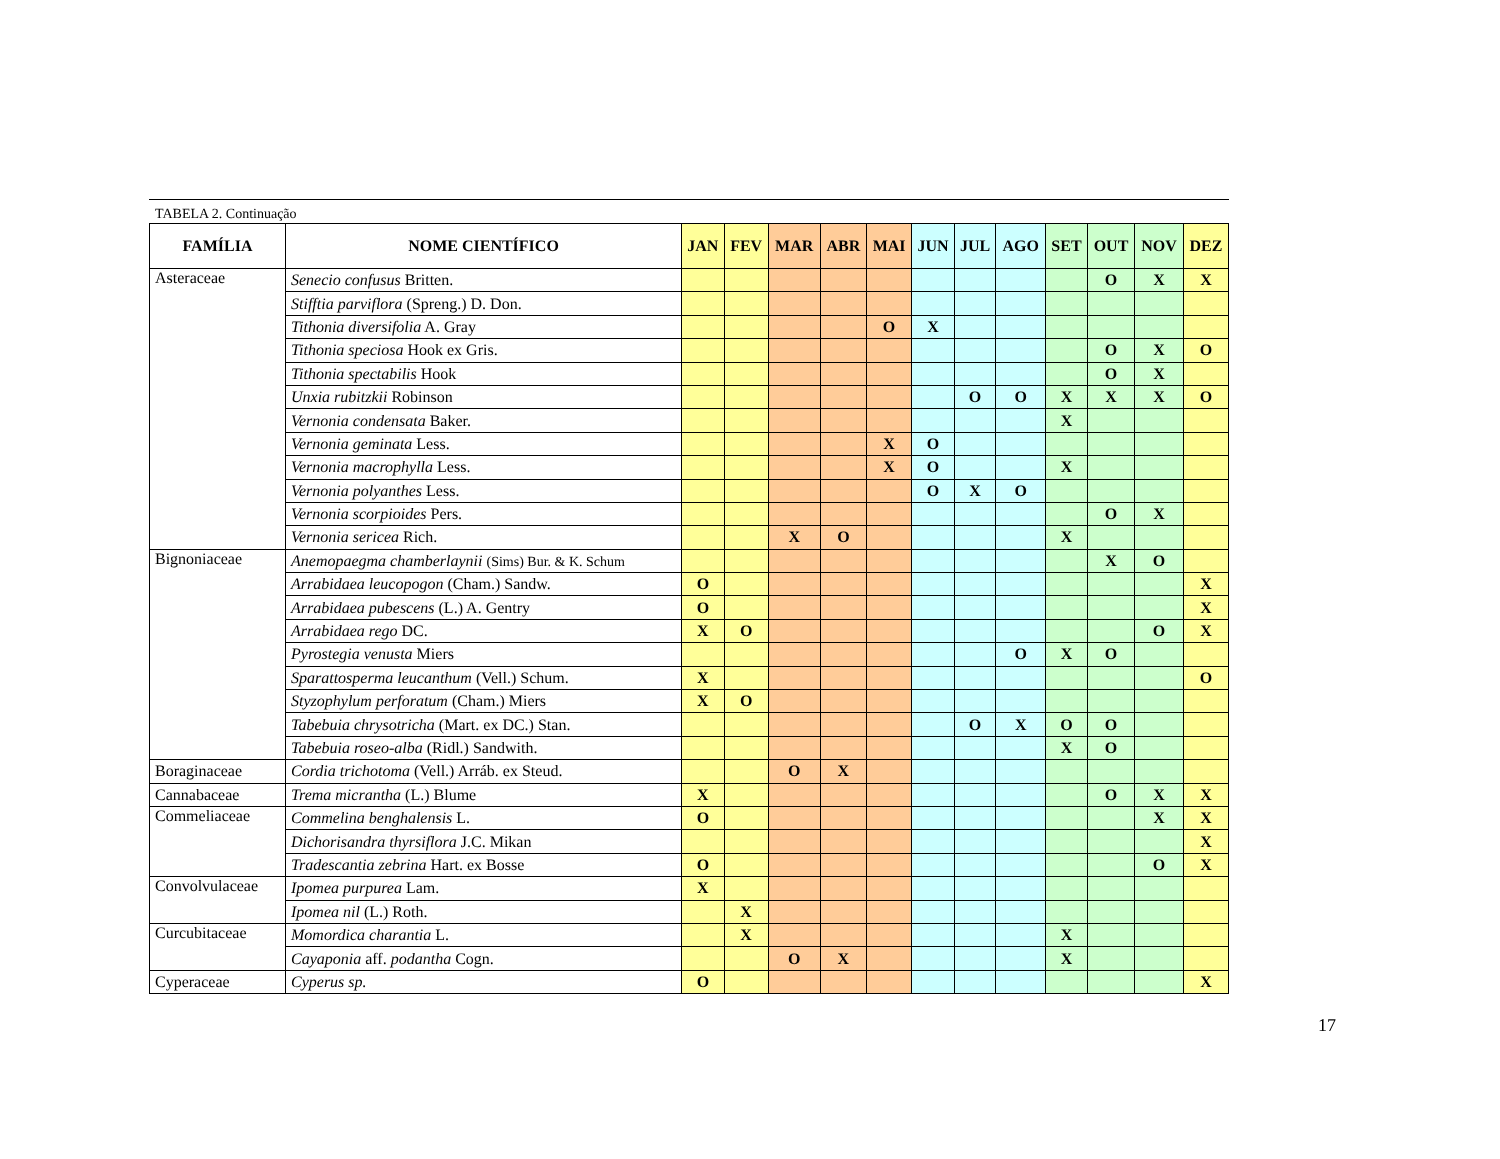TABELA 2. Continuação
| FAMÍLIA | NOME CIENTÍFICO | JAN | FEV | MAR | ABR | MAI | JUN | JUL | AGO | SET | OUT | NOV | DEZ |
| --- | --- | --- | --- | --- | --- | --- | --- | --- | --- | --- | --- | --- | --- |
| Asteraceae | Senecio confusus Britten. | | | | | | | | | | O | X | X |
| | Stifftia parviflora (Spreng.) D. Don. | | | | | | | | | | | | |
| | Tithonia diversifolia A. Gray | | | | | O | X | | | | | | |
| | Tithonia speciosa Hook ex Gris. | | | | | | | | | | O | X | O |
| | Tithonia spectabilis Hook | | | | | | | | | | O | X | |
| | Unxia rubitzkii Robinson | | | | | | | O | O | X | X | X | O |
| | Vernonia condensata Baker. | | | | | | | | | X | | | |
| | Vernonia geminata Less. | | | | | X | O | | | | | | |
| | Vernonia macrophylla Less. | | | | | X | O | | | X | | | |
| | Vernonia polyanthes Less. | | | | | | O | X | O | | | | |
| | Vernonia scorpioides Pers. | | | | | | | | | | O | X | |
| | Vernonia sericea Rich. | | | X | O | | | | | X | | | |
| Bignoniaceae | Anemopaegma chamberlaynii (Sims) Bur. & K. Schum | | | | | | | | | | X | O | |
| | Arrabidaea leucopogon (Cham.) Sandw. | O | | | | | | | | | | | X |
| | Arrabidaea pubescens (L.) A. Gentry | O | | | | | | | | | | | X |
| | Arrabidaea rego DC. | X | O | | | | | | | | | O | X |
| | Pyrostegia venusta Miers | | | | | | | | O | X | O | | |
| | Sparattosperma leucanthum (Vell.) Schum. | X | | | | | | | | | | | O |
| | Styzophylum perforatum (Cham.) Miers | X | O | | | | | | | | | | |
| | Tabebuia chrysotricha (Mart. ex DC.) Stan. | | | | | | | O | X | O | O | | |
| | Tabebuia roseo-alba (Ridl.) Sandwith. | | | | | | | | | X | O | | |
| Boraginaceae | Cordia trichotoma (Vell.) Arráb. ex Steud. | | | O | X | | | | | | | | |
| Cannabaceae | Trema micrantha (L.) Blume | X | | | | | | | | | O | X | X |
| Commeliaceae | Commelina benghalensis L. | O | | | | | | | | | | X | X |
| | Dichorisandra thyrsiflora J.C. Mikan | | | | | | | | | | | | X |
| | Tradescantia zebrina Hart. ex Bosse | O | | | | | | | | | | O | X |
| Convolvulaceae | Ipomea purpurea Lam. | X | | | | | | | | | | | |
| | Ipomea nil (L.) Roth. | | X | | | | | | | | | | |
| Curcubitaceae | Momordica charantia L. | | X | | | | | | | X | | | |
| | Cayaponia aff. podantha Cogn. | | | O | X | | | | | X | | | |
| Cyperaceae | Cyperus sp. | O | | | | | | | | | | | X |
17